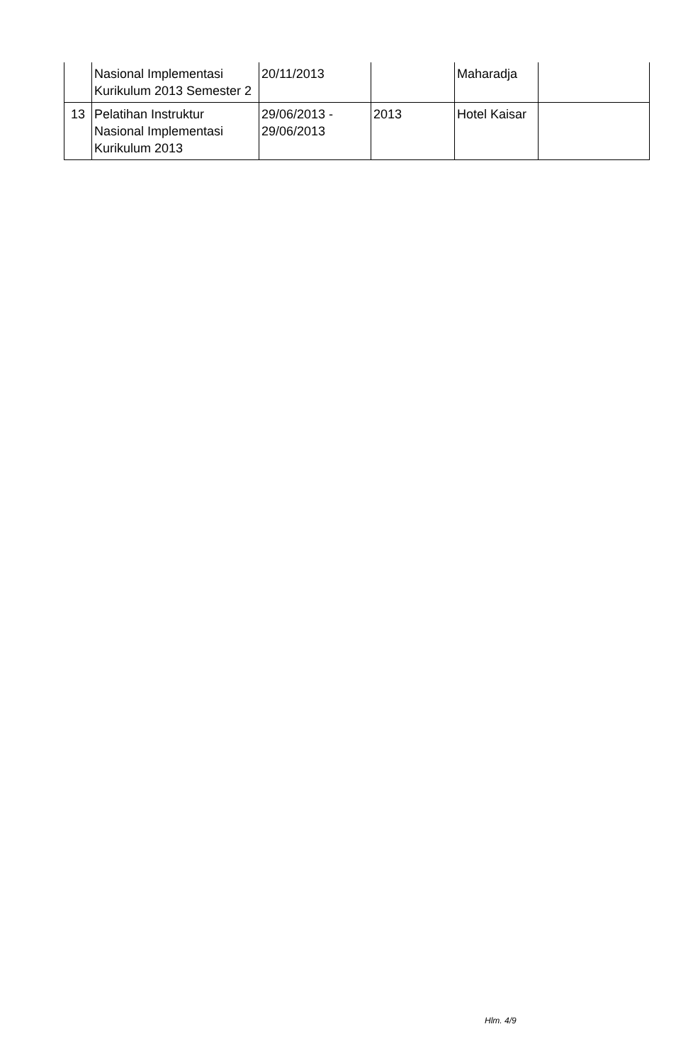| | Nasional Implementasi Kurikulum 2013 Semester 2 | 20/11/2013 | | Maharadja | |
| 13 | Pelatihan Instruktur Nasional Implementasi Kurikulum 2013 | 29/06/2013 - 29/06/2013 | 2013 | Hotel Kaisar | |
Hlm. 4/9